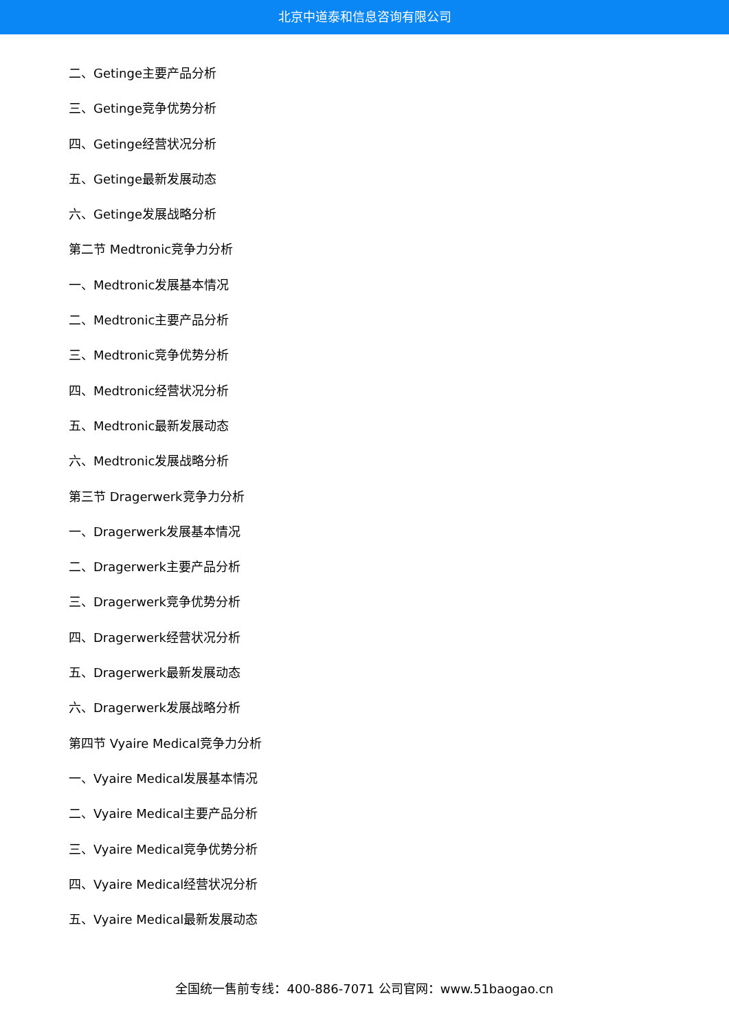北京中道泰和信息咨询有限公司
二、Getinge主要产品分析
三、Getinge竞争优势分析
四、Getinge经营状况分析
五、Getinge最新发展动态
六、Getinge发展战略分析
第二节 Medtronic竞争力分析
一、Medtronic发展基本情况
二、Medtronic主要产品分析
三、Medtronic竞争优势分析
四、Medtronic经营状况分析
五、Medtronic最新发展动态
六、Medtronic发展战略分析
第三节 Dragerwerk竞争力分析
一、Dragerwerk发展基本情况
二、Dragerwerk主要产品分析
三、Dragerwerk竞争优势分析
四、Dragerwerk经营状况分析
五、Dragerwerk最新发展动态
六、Dragerwerk发展战略分析
第四节 Vyaire Medical竞争力分析
一、Vyaire Medical发展基本情况
二、Vyaire Medical主要产品分析
三、Vyaire Medical竞争优势分析
四、Vyaire Medical经营状况分析
五、Vyaire Medical最新发展动态
全国统一售前专线：400-886-7071 公司官网：www.51baogao.cn